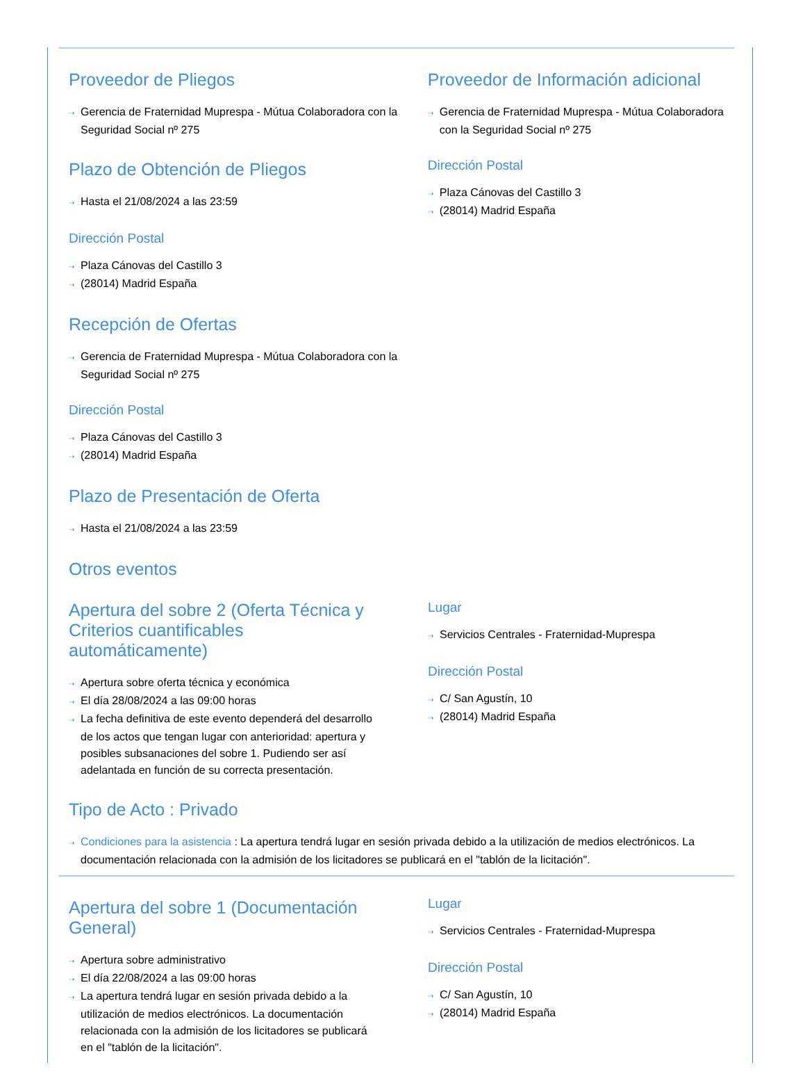Proveedor de Pliegos
⇢ Gerencia de Fraternidad Muprespa - Mútua Colaboradora con la Seguridad Social nº 275
Plazo de Obtención de Pliegos
⇢ Hasta el 21/08/2024 a las 23:59
Dirección Postal
⇢ Plaza Cánovas del Castillo 3
⇢ (28014) Madrid España
Recepción de Ofertas
⇢ Gerencia de Fraternidad Muprespa - Mútua Colaboradora con la Seguridad Social nº 275
Dirección Postal
⇢ Plaza Cánovas del Castillo 3
⇢ (28014) Madrid España
Plazo de Presentación de Oferta
⇢ Hasta el 21/08/2024 a las 23:59
Proveedor de Información adicional
⇢ Gerencia de Fraternidad Muprespa - Mútua Colaboradora con la Seguridad Social nº 275
Dirección Postal
⇢ Plaza Cánovas del Castillo 3
⇢ (28014) Madrid España
Otros eventos
Apertura del sobre 2 (Oferta Técnica y Criterios cuantificables automáticamente)
⇢ Apertura sobre oferta técnica y económica
⇢ El día 28/08/2024 a las 09:00 horas
⇢ La fecha definitiva de este evento dependerá del desarrollo de los actos que tengan lugar con anterioridad: apertura y posibles subsanaciones del sobre 1. Pudiendo ser así adelantada en función de su correcta presentación.
Lugar
⇢ Servicios Centrales - Fraternidad-Muprespa
Dirección Postal
⇢ C/ San Agustín, 10
⇢ (28014) Madrid España
Tipo de Acto : Privado
⇢ Condiciones para la asistencia : La apertura tendrá lugar en sesión privada debido a la utilización de medios electrónicos. La documentación relacionada con la admisión de los licitadores se publicará en el "tablón de la licitación".
Apertura del sobre 1 (Documentación General)
⇢ Apertura sobre administrativo
⇢ El día 22/08/2024 a las 09:00 horas
⇢ La apertura tendrá lugar en sesión privada debido a la utilización de medios electrónicos. La documentación relacionada con la admisión de los licitadores se publicará en el "tablón de la licitación".
Lugar
⇢ Servicios Centrales - Fraternidad-Muprespa
Dirección Postal
⇢ C/ San Agustín, 10
⇢ (28014) Madrid España